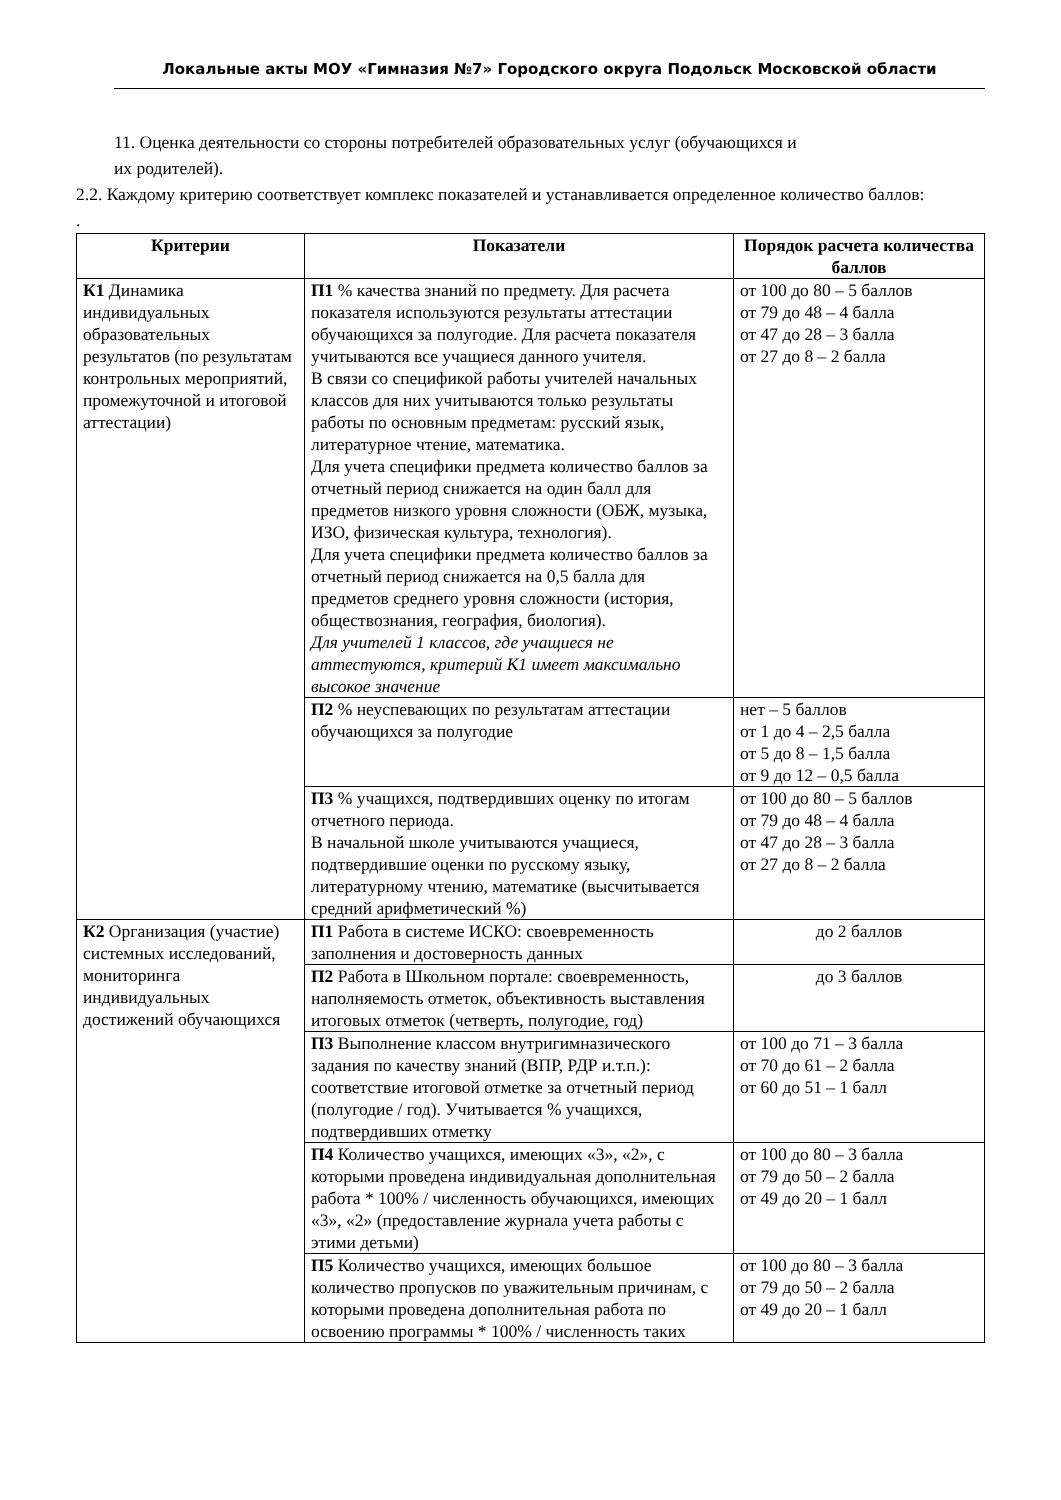Локальные акты МОУ «Гимназия №7» Городского округа Подольск Московской области
11. Оценка деятельности со стороны потребителей образовательных услуг (обучающихся и
их родителей).
2.2. Каждому критерию соответствует комплекс показателей и устанавливается определенное количество баллов:
.
| Критерии | Показатели | Порядок расчета количества баллов |
| --- | --- | --- |
| К1 Динамика индивидуальных образовательных результатов (по результатам контрольных мероприятий, промежуточной и итоговой аттестации) | П1 % качества знаний по предмету. Для расчета показателя используются результаты аттестации обучающихся за полугодие. Для расчета показателя учитываются все учащиеся данного учителя. В связи со спецификой работы учителей начальных классов для них учитываются только результаты работы по основным предметам: русский язык, литературное чтение, математика. Для учета специфики предмета количество баллов за отчетный период снижается на один балл для предметов низкого уровня сложности (ОБЖ, музыка, ИЗО, физическая культура, технология). Для учета специфики предмета количество баллов за отчетный период снижается на 0,5 балла для предметов среднего уровня сложности (история, обществознания, география, биология). Для учителей 1 классов, где учащиеся не аттестуются, критерий К1 имеет максимально высокое значение | от 100 до 80 – 5 баллов от 79 до 48 – 4 балла от 47 до 28 – 3 балла от 27 до 8 – 2 балла |
| | П2 % неуспевающих по результатам аттестации обучающихся за полугодие | нет – 5 баллов от 1 до 4 – 2,5 балла от 5 до 8 – 1,5 балла от 9 до 12 – 0,5 балла |
| | П3 % учащихся, подтвердивших оценку по итогам отчетного периода. В начальной школе учитываются учащиеся, подтвердившие оценки по русскому языку, литературному чтению, математике (высчитывается средний арифметический %) | от 100 до 80 – 5 баллов от 79 до 48 – 4 балла от 47 до 28 – 3 балла от 27 до 8 – 2 балла |
| К2 Организация (участие) системных исследований, мониторинга индивидуальных достижений обучающихся | П1 Работа в системе ИСКО: своевременность заполнения и достоверность данных | до 2 баллов |
| | П2 Работа в Школьном портале: своевременность, наполняемость отметок, объективность выставления итоговых отметок (четверть, полугодие, год) | до 3 баллов |
| | П3 Выполнение классом внутригимназического задания по качеству знаний (ВПР, РДР и.т.п.): соответствие итоговой отметке за отчетный период (полугодие / год). Учитывается % учащихся, подтвердивших отметку | от 100 до 71 – 3 балла от 70 до 61 – 2 балла от 60 до 51 – 1 балл |
| | П4 Количество учащихся, имеющих «3», «2», с которыми проведена индивидуальная дополнительная работа * 100% / численность обучающихся, имеющих «3», «2» (предоставление журнала учета работы с этими детьми) | от 100 до 80 – 3 балла от 79 до 50 – 2 балла от 49 до 20 – 1 балл |
| | П5 Количество учащихся, имеющих большое количество пропусков по уважительным причинам, с которыми проведена дополнительная работа по освоению программы * 100% / численность таких | от 100 до 80 – 3 балла от 79 до 50 – 2 балла от 49 до 20 – 1 балл |